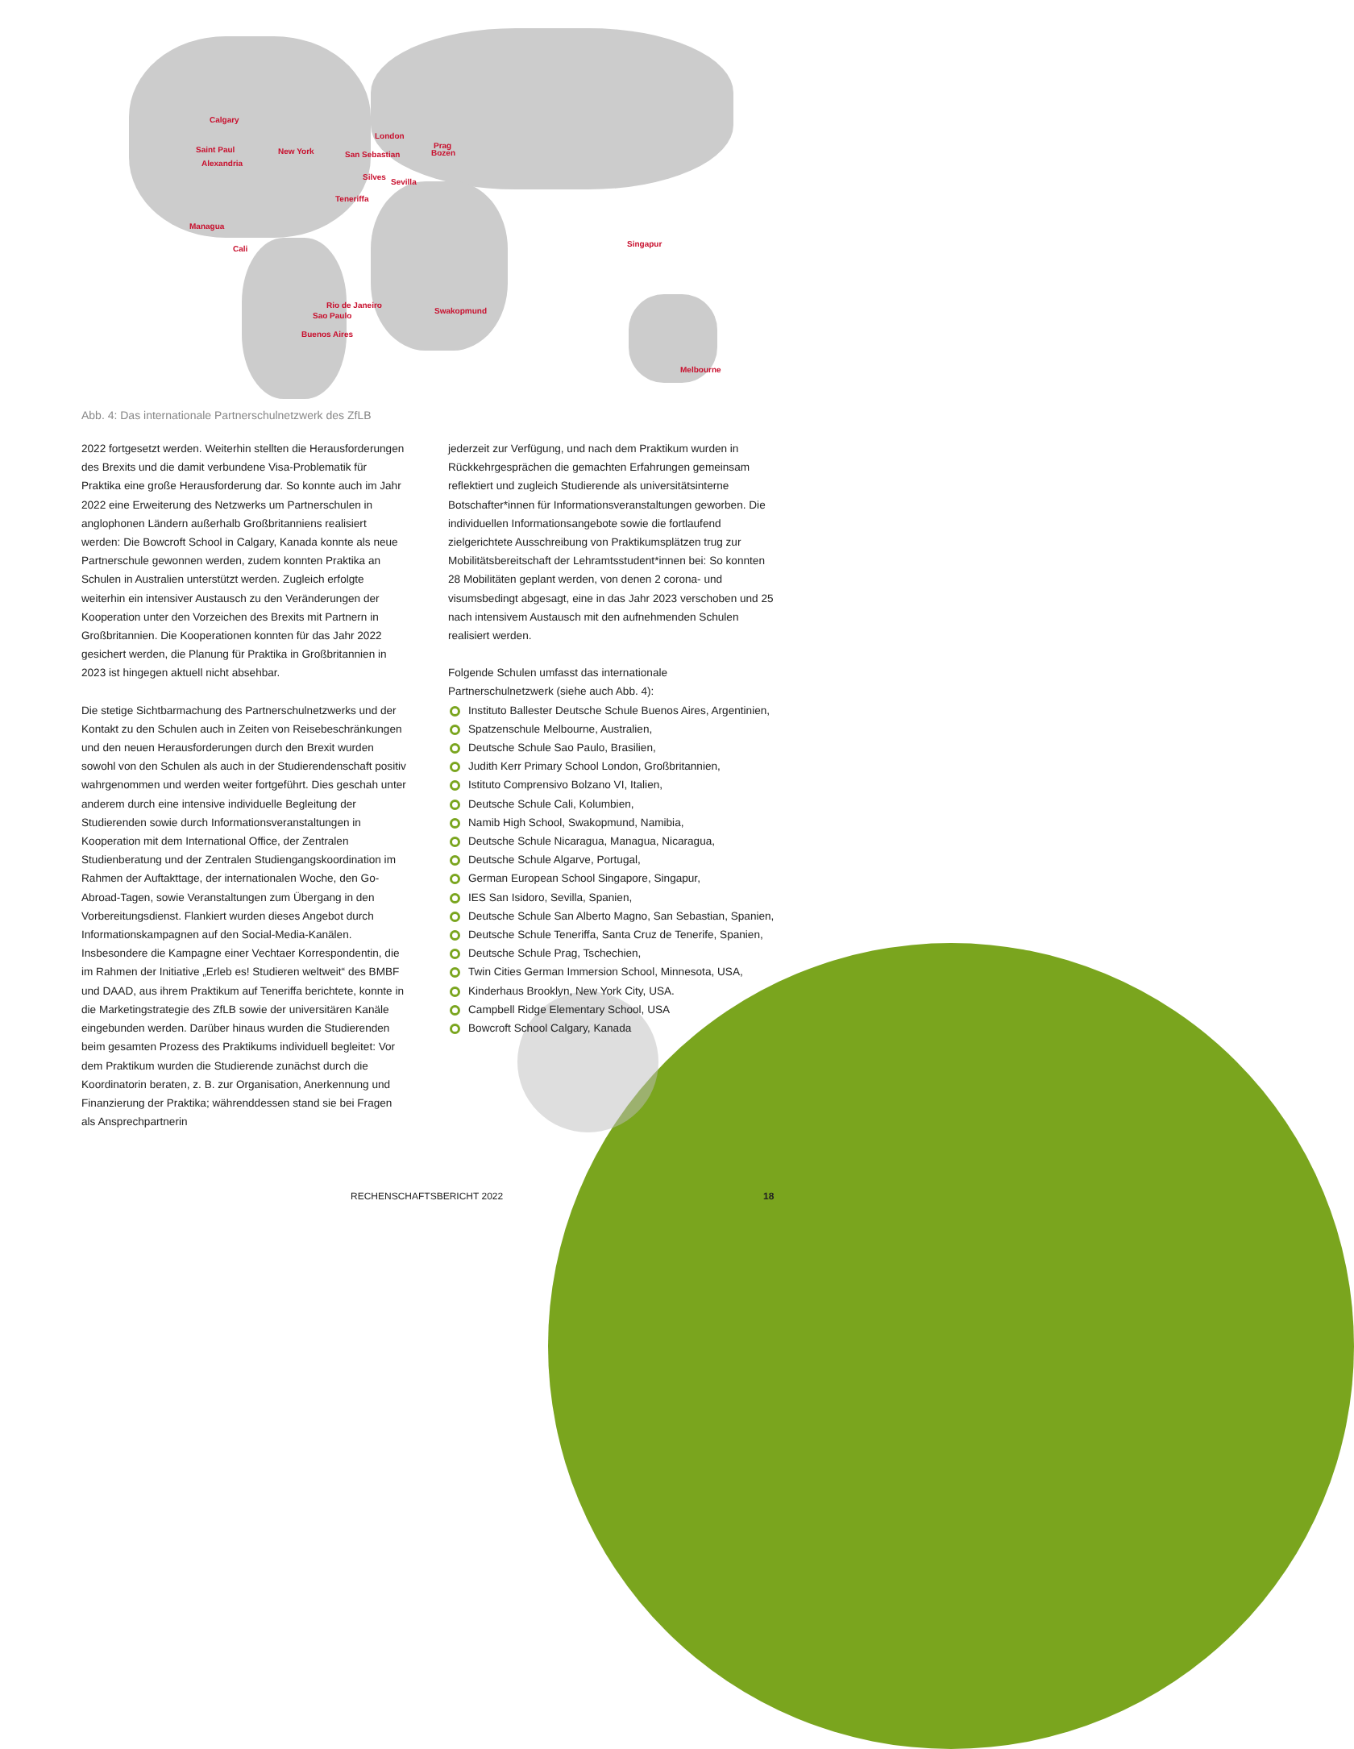Calgary
Saint Paul
Alexandria
New York
London
Prag
Bozen San Sebastian
Silves
Sevilla
Teneriffa
Managua
Cali
Singapur
Rio de Janeiro
Sao Paulo
Swakopmund
Buenos Aires
Melbourne
Abb. 4: Das internationale Partnerschulnetzwerk des ZfLB
2022 fortgesetzt werden. Weiterhin stellten die Herausforderungen des Brexits und die damit verbundene Visa-Problematik für Praktika eine große Herausforderung dar. So konnte auch im Jahr 2022 eine Erweiterung des Netzwerks um Partnerschulen in anglophonen Ländern außerhalb Großbritanniens realisiert werden: Die Bowcroft School in Calgary, Kanada konnte als neue Partnerschule gewonnen werden, zudem konnten Praktika an Schulen in Australien unterstützt werden. Zugleich erfolgte weiterhin ein intensiver Austausch zu den Veränderungen der Kooperation unter den Vorzeichen des Brexits mit Partnern in Großbritannien. Die Kooperationen konnten für das Jahr 2022 gesichert werden, die Planung für Praktika in Großbritannien in 2023 ist hingegen aktuell nicht absehbar.
Die stetige Sichtbarmachung des Partnerschulnetzwerks und der Kontakt zu den Schulen auch in Zeiten von Reisebeschränkungen und den neuen Herausforderungen durch den Brexit wurden sowohl von den Schulen als auch in der Studierendenschaft positiv wahrgenommen und werden weiter fortgeführt. Dies geschah unter anderem durch eine intensive individuelle Begleitung der Studierenden sowie durch Informationsveranstaltungen in Kooperation mit dem International Office, der Zentralen Studienberatung und der Zentralen Studiengangskoordination im Rahmen der Auftakttage, der internationalen Woche, den Go-Abroad-Tagen, sowie Veranstaltungen zum Übergang in den Vorbereitungsdienst. Flankiert wurden dieses Angebot durch Informationskampagnen auf den Social-Media-Kanälen. Insbesondere die Kampagne einer Vechtaer Korrespondentin, die im Rahmen der Initiative „Erleb es! Studieren weltweit“ des BMBF und DAAD, aus ihrem Praktikum auf Teneriffa berichtete, konnte in die Marketingstrategie des ZfLB sowie der universitären Kanäle eingebunden werden. Darüber hinaus wurden die Studierenden beim gesamten Prozess des Praktikums individuell begleitet: Vor dem Praktikum wurden die Studierende zunächst durch die Koordinatorin beraten, z. B. zur Organisation, Anerkennung und Finanzierung der Praktika; währenddessen stand sie bei Fragen als Ansprechpartnerin
jederzeit zur Verfügung, und nach dem Praktikum wurden in Rückkehrgesprächen die gemachten Erfahrungen gemeinsam reflektiert und zugleich Studierende als universitätsinterne Botschafter*innen für Informationsveranstaltungen geworben. Die individuellen Informationsangebote sowie die fortlaufend zielgerichtete Ausschreibung von Praktikumsplätzen trug zur Mobilitätsbereitschaft der Lehramtsstudent*innen bei: So konnten 28 Mobilitäten geplant werden, von denen 2 corona- und visumsbedingt abgesagt, eine in das Jahr 2023 verschoben und 25 nach intensivem Austausch mit den aufnehmenden Schulen realisiert werden.
Folgende Schulen umfasst das internationale Partnerschulnetzwerk (siehe auch Abb. 4):
Instituto Ballester Deutsche Schule Buenos Aires, Argentinien,
Spatzenschule Melbourne, Australien,
Deutsche Schule Sao Paulo, Brasilien,
Judith Kerr Primary School London, Großbritannien,
Istituto Comprensivo Bolzano VI, Italien,
Deutsche Schule Cali, Kolumbien,
Namib High School, Swakopmund, Namibia,
Deutsche Schule Nicaragua, Managua, Nicaragua,
Deutsche Schule Algarve, Portugal,
German European School Singapore, Singapur,
IES San Isidoro, Sevilla, Spanien,
Deutsche Schule San Alberto Magno, San Sebastian, Spanien,
Deutsche Schule Teneriffa, Santa Cruz de Tenerife, Spanien,
Deutsche Schule Prag, Tschechien,
Twin Cities German Immersion School, Minnesota, USA,
Kinderhaus Brooklyn, New York City, USA.
Campbell Ridge Elementary School, USA
Bowcroft School Calgary, Kanada
RECHENSCHAFTSBERICHT 2022 18